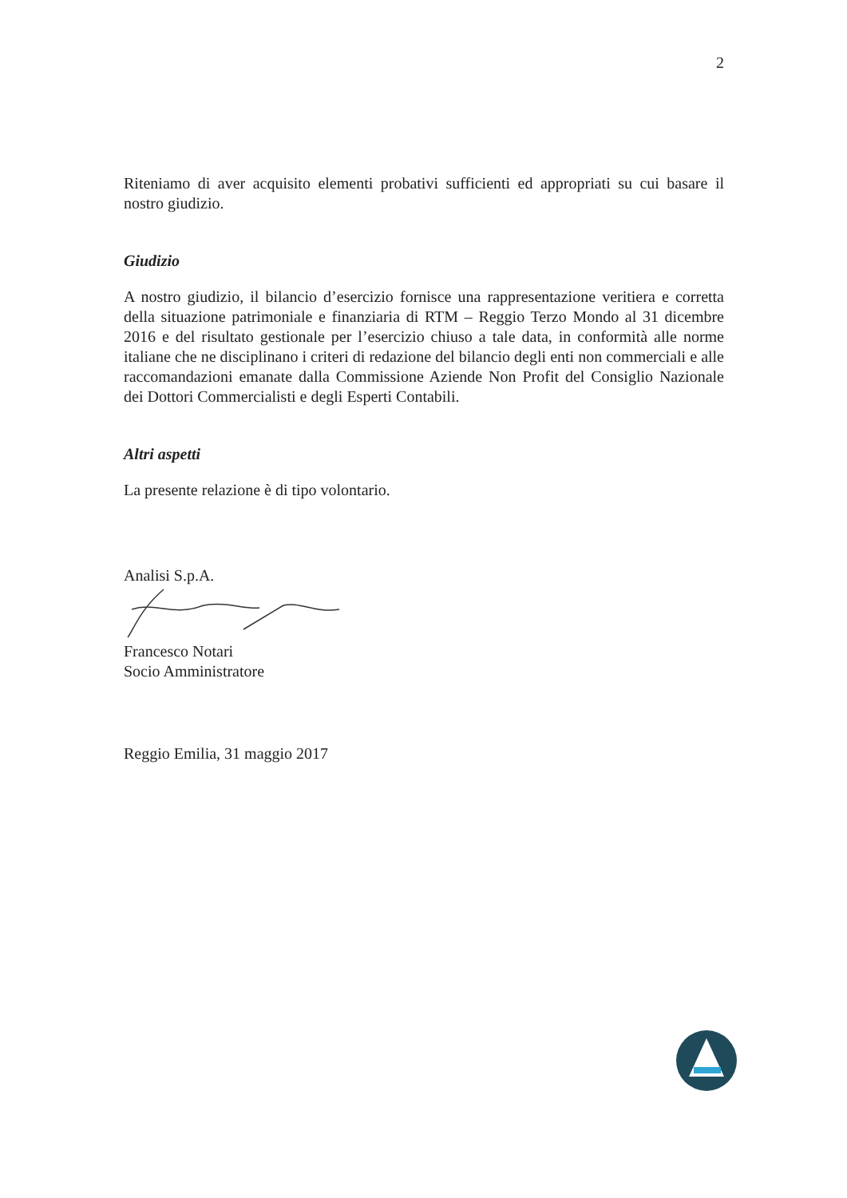2
Riteniamo di aver acquisito elementi probativi sufficienti ed appropriati su cui basare il nostro giudizio.
Giudizio
A nostro giudizio, il bilancio d’esercizio fornisce una rappresentazione veritiera e corretta della situazione patrimoniale e finanziaria di RTM – Reggio Terzo Mondo al 31 dicembre 2016 e del risultato gestionale per l’esercizio chiuso a tale data, in conformità alle norme italiane che ne disciplinano i criteri di redazione del bilancio degli enti non commerciali e alle raccomandazioni emanate dalla Commissione Aziende Non Profit del Consiglio Nazionale dei Dottori Commercialisti e degli Esperti Contabili.
Altri aspetti
La presente relazione è di tipo volontario.
Analisi S.p.A.
Francesco Notari
Socio Amministratore
Reggio Emilia, 31 maggio 2017